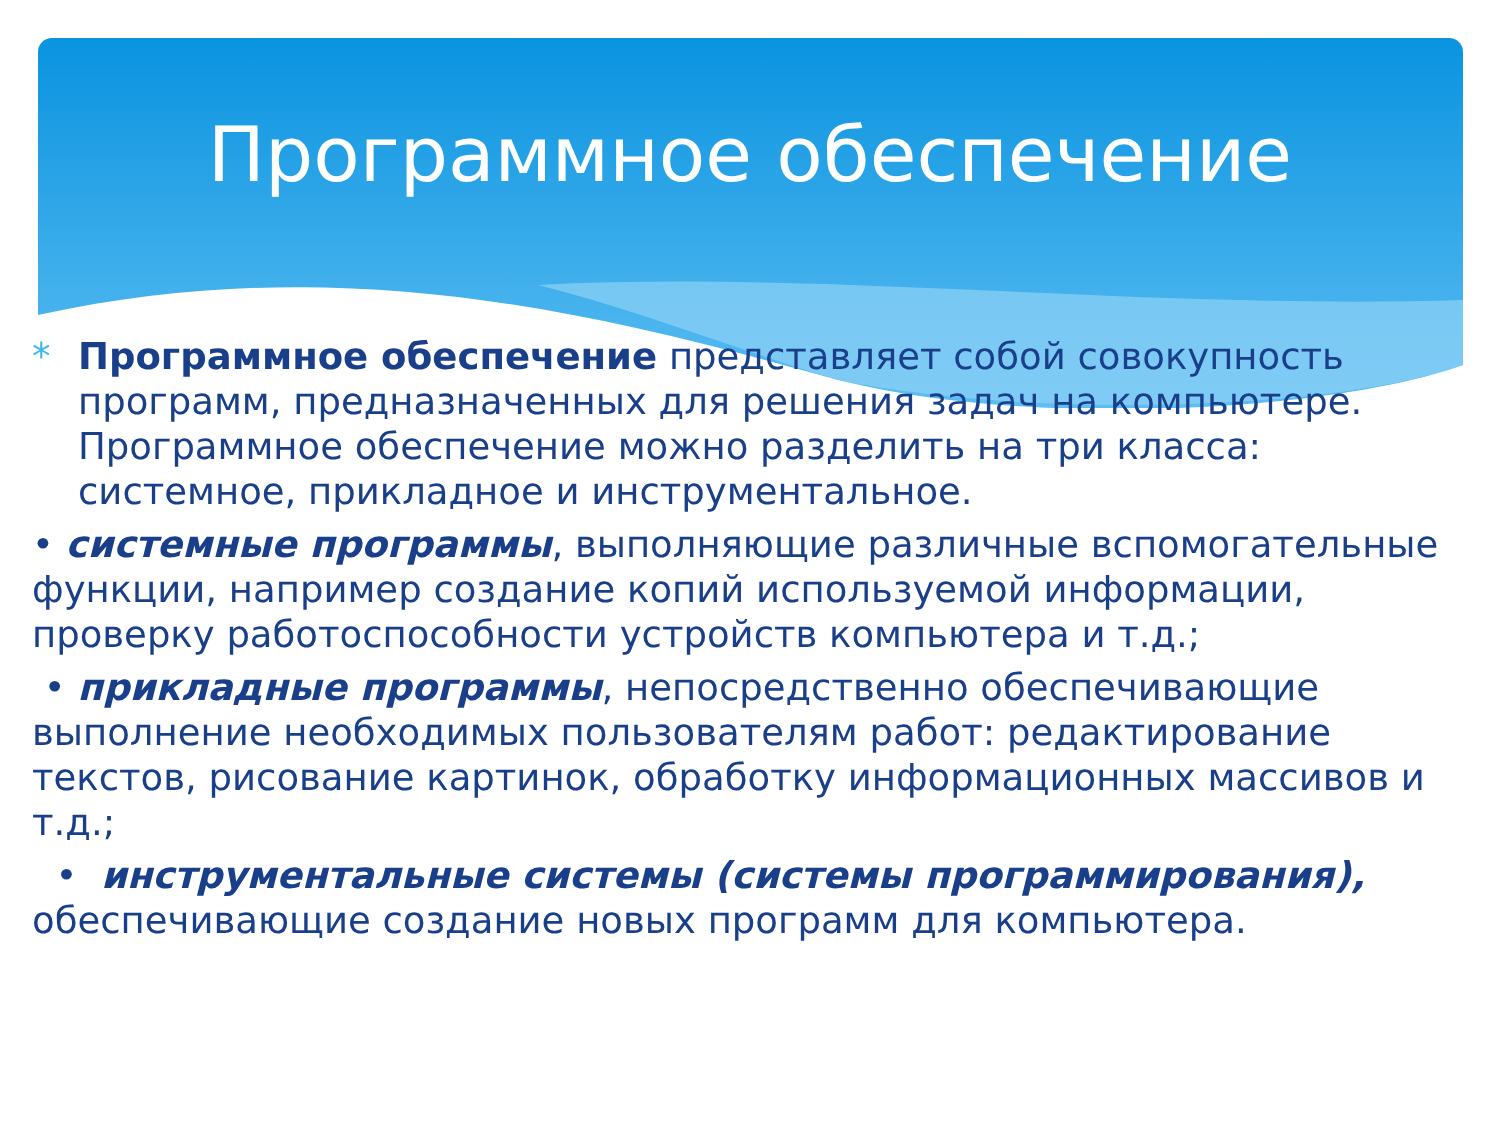Программное обеспечение
* Программное обеспечение представляет собой совокупность программ, предназначенных для решения задач на компьютере. Программное обеспечение можно разделить на три класса: системное, прикладное и инструментальное.
• системные программы, выполняющие различные вспомогательные функции, например создание копий используемой информации, проверку работоспособности устройств компьютера и т.д.;
• прикладные программы, непосредственно обеспечивающие выполнение необходимых пользователям работ: редактирование текстов, рисование картинок, обработку информационных массивов и т.д.;
• инструментальные системы (системы программирования), обеспечивающие создание новых программ для компьютера.